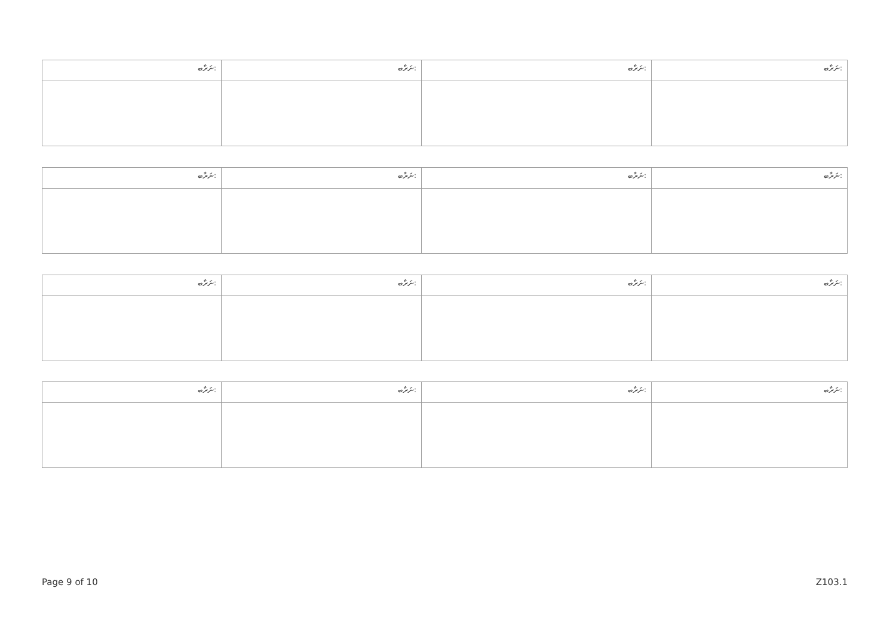| ނަރާބ: | ނަރާބ: | ނަރާބ: | ނަރާބ: |
| --- | --- | --- | --- |
| ނަރާބ: | ނަރާބ: | ނަރާބ: | ނަރާބ: |
| --- | --- | --- | --- |
| ނަރާބ: | ނަރާބ: | ނަރާބ: | ނަރާބ: |
| --- | --- | --- | --- |
| ނަރާބ: | ނަރާބ: | ނަރާބ: | ނަރާބ: |
| --- | --- | --- | --- |
Page 9 of 10 Z103.1